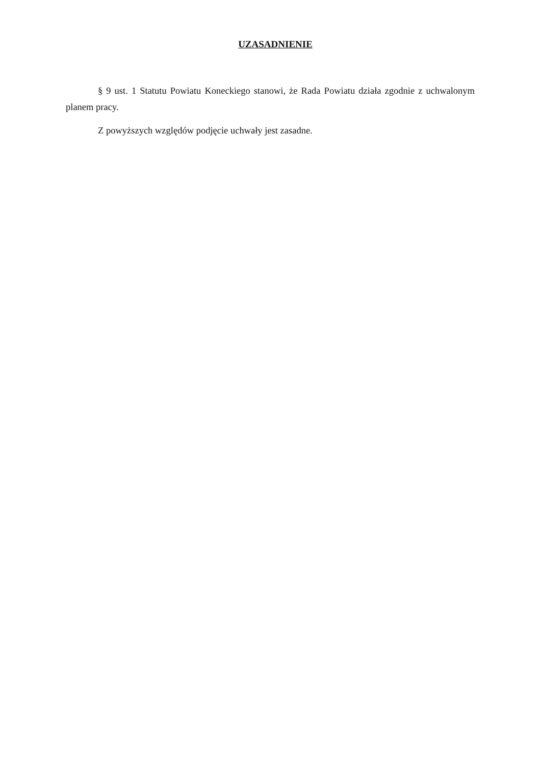UZASADNIENIE
§ 9 ust. 1 Statutu Powiatu Koneckiego stanowi, że Rada Powiatu działa zgodnie z uchwalonym planem pracy.
Z powyższych względów podjęcie uchwały jest zasadne.